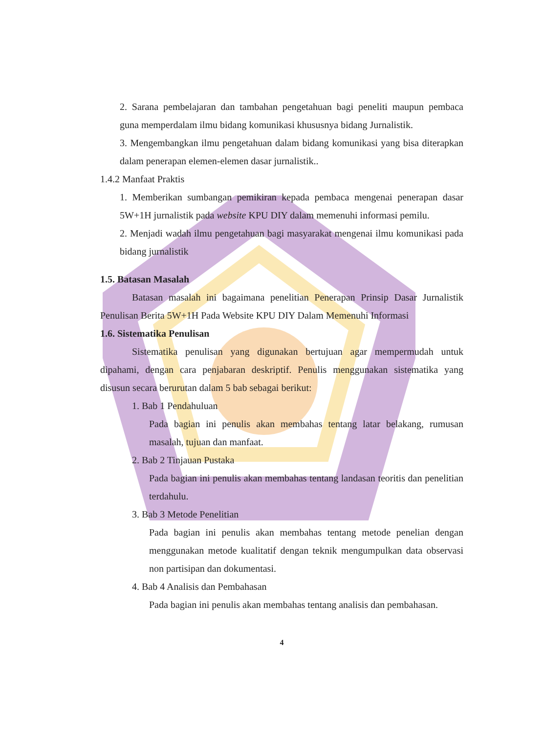2. Sarana pembelajaran dan tambahan pengetahuan bagi peneliti maupun pembaca guna memperdalam ilmu bidang komunikasi khususnya bidang Jurnalistik.
3. Mengembangkan ilmu pengetahuan dalam bidang komunikasi yang bisa diterapkan dalam penerapan elemen-elemen dasar jurnalistik..
1.4.2 Manfaat Praktis
1. Memberikan sumbangan pemikiran kepada pembaca mengenai penerapan dasar 5W+1H jurnalistik pada website KPU DIY dalam memenuhi informasi pemilu.
2. Menjadi wadah ilmu pengetahuan bagi masyarakat mengenai ilmu komunikasi pada bidang jurnalistik
1.5. Batasan Masalah
Batasan masalah ini bagaimana penelitian Penerapan Prinsip Dasar Jurnalistik Penulisan Berita 5W+1H Pada Website KPU DIY Dalam Memenuhi Informasi
1.6. Sistematika Penulisan
Sistematika penulisan yang digunakan bertujuan agar mempermudah untuk dipahami, dengan cara penjabaran deskriptif. Penulis menggunakan sistematika yang disusun secara berurutan dalam 5 bab sebagai berikut:
1. Bab 1 Pendahuluan
Pada bagian ini penulis akan membahas tentang latar belakang, rumusan masalah, tujuan dan manfaat.
2. Bab 2 Tinjauan Pustaka
Pada bagian ini penulis akan membahas tentang landasan teoritis dan penelitian terdahulu.
3. Bab 3 Metode Penelitian
Pada bagian ini penulis akan membahas tentang metode penelian dengan menggunakan metode kualitatif dengan teknik mengumpulkan data observasi non partisipan dan dokumentasi.
4. Bab 4 Analisis dan Pembahasan
Pada bagian ini penulis akan membahas tentang analisis dan pembahasan.
4